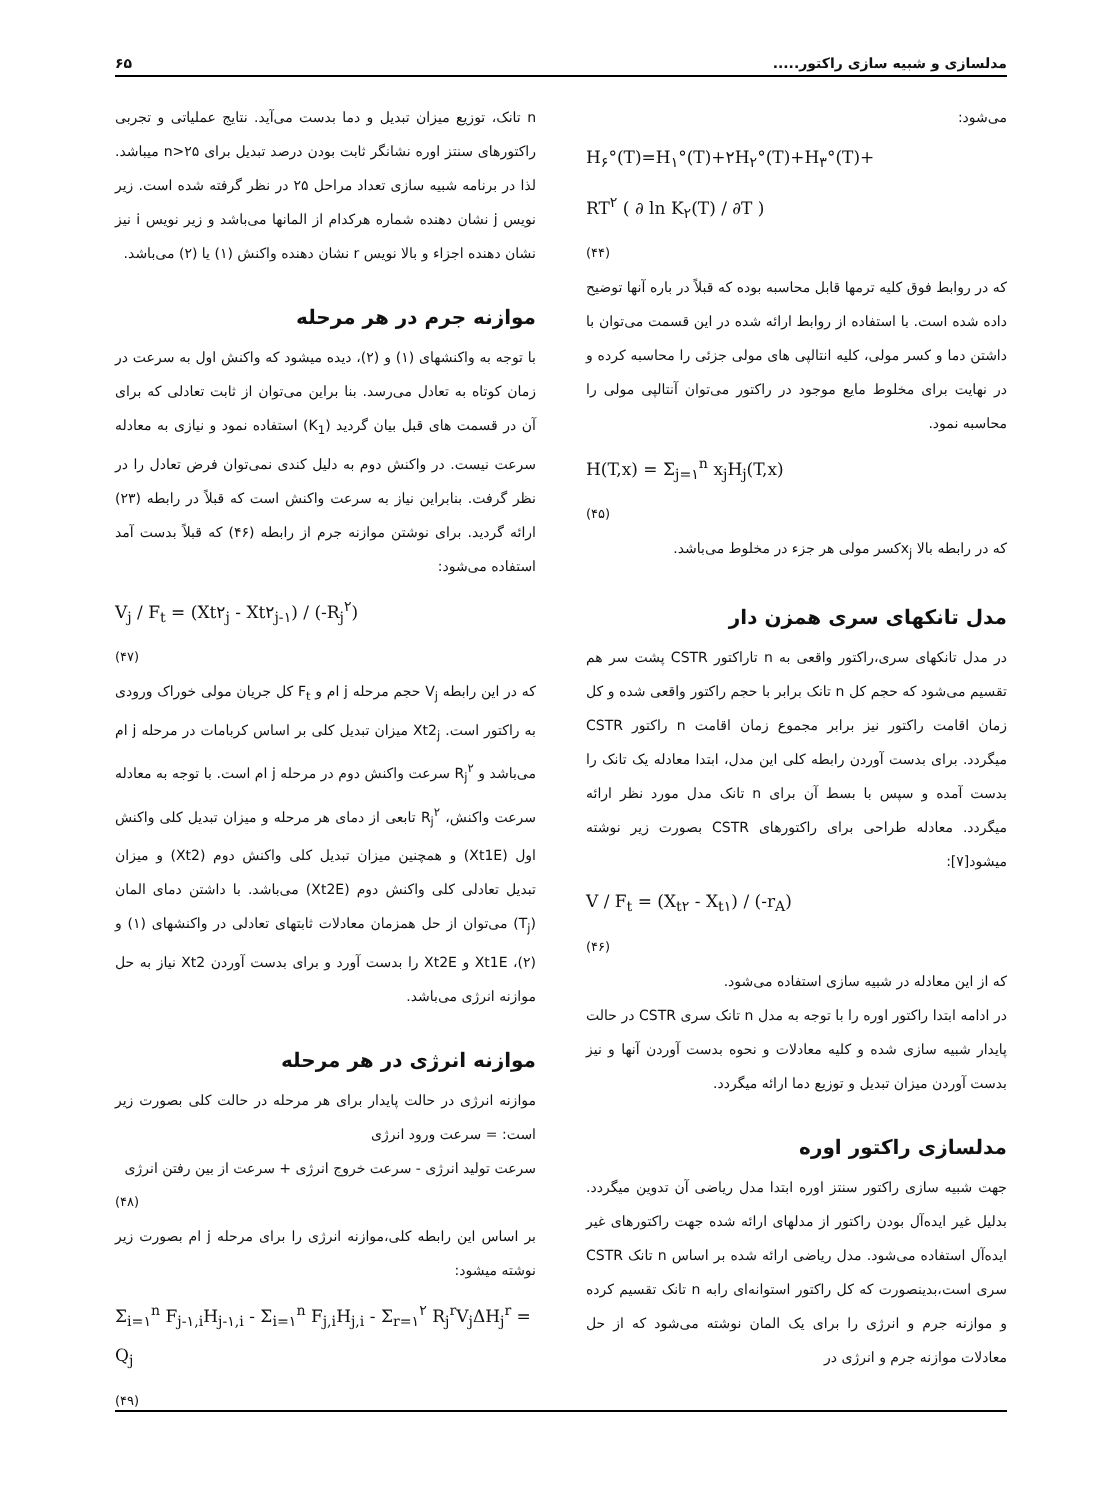مدلسازی و شبیه سازی راکتور..... ۶۵
می‌شود:
H<sub>۶</sub>°(T)=H<sub>۱</sub>°(T)+۲H<sub>۲</sub>°(T)+H<sub>۳</sub>°(T)+
RT<sup>۲</sup> ( ∂ ln K<sub>۲</sub>(T) / ∂T )
(۴۴)
که در روابط فوق کلیه ترمها قابل محاسبه بوده که قبلاً در باره آنها توضیح داده شده است. با استفاده از روابط ارائه شده در این قسمت می‌توان با داشتن دما و کسر مولی، کلیه انتالپی های مولی جزئی را محاسبه کرده و در نهایت برای مخلوط مایع موجود در راکتور می‌توان آنتالپی مولی را محاسبه نمود.
H(T,x) = Σ<sub>j=۱</sub><sup>n</sup> x<sub>j</sub>H<sub>j</sub>(T,x)
(۴۵)
که در رابطه بالا x<sub>j</sub>کسر مولی هر جزء در مخلوط می‌باشد.
مدل تانکهای سری همزن دار
در مدل تانکهای سری،راکتور واقعی به n تاراکتور CSTR پشت سر هم تقسیم می‌شود که حجم کل n تانک برابر با حجم راکتور واقعی شده و کل زمان اقامت راکتور نیز برابر مجموع زمان اقامت n راکتور CSTR میگردد. برای بدست آوردن رابطه کلی این مدل، ابتدا معادله یک تانک را بدست آمده و سپس با بسط آن برای n تانک مدل مورد نظر ارائه میگردد. معادله طراحی برای راکتورهای CSTR بصورت زیر نوشته میشود[۷]:
V / F<sub>t</sub> = (X<sub>t۲</sub> - X<sub>t۱</sub>) / (-r<sub>A</sub>)
(۴۶)
که از این معادله در شبیه سازی استفاده می‌شود.
در ادامه ابتدا راکتور اوره را با توجه به مدل n تانک سری CSTR در حالت پایدار شبیه سازی شده و کلیه معادلات و نحوه بدست آوردن آنها و نیز بدست آوردن میزان تبدیل و توزیع دما ارائه میگردد.
مدلسازی راکتور اوره
جهت شبیه سازی راکتور سنتز اوره ابتدا مدل ریاضی آن تدوین میگردد. بدلیل غیر ایده‌آل بودن راکتور از مدلهای ارائه شده جهت راکتورهای غیر ایده‌آل استفاده می‌شود. مدل ریاضی ارائه شده بر اساس n تانک CSTR سری است،بدینصورت که کل راکتور استوانه‌ای رابه n تانک تقسیم کرده و موازنه جرم و انرژی را برای یک المان نوشته می‌شود که از حل معادلات موازنه جرم و انرژی در
n تانک، توزیع میزان تبدیل و دما بدست می‌آید. نتایج عملیاتی و تجربی راکتورهای سنتز اوره نشانگر ثابت بودن درصد تبدیل برای n>۲۵ میباشد. لذا در برنامه شبیه سازی تعداد مراحل ۲۵ در نظر گرفته شده است. زیر نویس j نشان دهنده شماره هرکدام از المانها می‌باشد و زیر نویس i نیز نشان دهنده اجزاء و بالا نویس r نشان دهنده واکنش (۱) یا (۲) می‌باشد.
موازنه جرم در هر مرحله
با توجه به واکنشهای (۱) و (۲)، دیده میشود که واکنش اول به سرعت در زمان کوتاه به تعادل می‌رسد. بنا براین می‌توان از ثابت تعادلی که برای آن در قسمت های قبل بیان گردید (K<sub>1</sub>) استفاده نمود و نیازی به معادله سرعت نیست. در واکنش دوم به دلیل کندی نمی‌توان فرض تعادل را در نظر گرفت. بنابراین نیاز به سرعت واکنش است که قبلاً در رابطه (۲۳) ارائه گردید. برای نوشتن موازنه جرم از رابطه (۴۶) که قبلاً بدست آمد استفاده می‌شود:
V<sub>j</sub> / F<sub>t</sub> = (Xt۲<sub>j</sub> - Xt۲<sub>j-۱</sub>) / (-R<sub>j</sub><sup>۲</sup>)
(۴۷)
که در این رابطه V<sub>j</sub> حجم مرحله j ام و F<sub>t</sub> کل جریان مولی خوراک ورودی به راکتور است. Xt2<sub>j</sub> میزان تبدیل کلی بر اساس کربامات در مرحله j ام می‌باشد و R<sub>j</sub><sup>۲</sup> سرعت واکنش دوم در مرحله j ام است. با توجه به معادله سرعت واکنش، R<sub>j</sub><sup>۲</sup> تابعی از دمای هر مرحله و میزان تبدیل کلی واکنش اول (Xt1E) و همچنین میزان تبدیل کلی واکنش دوم (Xt2) و میزان تبدیل تعادلی کلی واکنش دوم (Xt2E) می‌باشد. با داشتن دمای المان (T<sub>j</sub>) می‌توان از حل همزمان معادلات ثابتهای تعادلی در واکنشهای (۱) و (۲)، Xt1E و Xt2E را بدست آورد و برای بدست آوردن Xt2 نیاز به حل موازنه انرژی می‌باشد.
موازنه انرژی در هر مرحله
موازنه انرژی در حالت پایدار برای هر مرحله در حالت کلی بصورت زیر است: = سرعت ورود انرژی
سرعت تولید انرژی - سرعت خروج انرژی + سرعت از بین رفتن انرژی
(۴۸)
بر اساس این رابطه کلی،موازنه انرژی را برای مرحله j ام بصورت زیر نوشته میشود:
Σ<sub>i=۱</sub><sup>n</sup> F<sub>j-۱,i</sub>H<sub>j-۱,i</sub> - Σ<sub>i=۱</sub><sup>n</sup> F<sub>j,i</sub>H<sub>j,i</sub> - Σ<sub>r=۱</sub><sup>۲</sup> R<sub>j</sub><sup>r</sup>V<sub>j</sub>ΔH<sub>j</sub><sup>r</sup> = Q<sub>j</sub>
(۴۹)